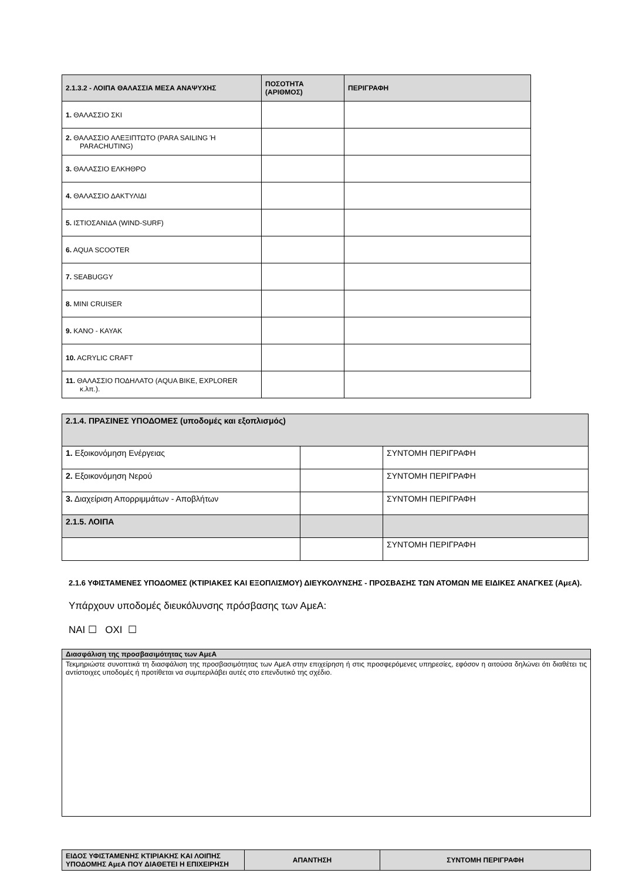| 2.1.3.2 - ΛΟΙΠΑ ΘΑΛΑΣΣΙΑ ΜΕΣΑ ΑΝΑΨΥΧΗΣ | ΠΟΣΟΤΗΤΑ (ΑΡΙΘΜΟΣ) | ΠΕΡΙΓΡΑΦΗ |
| --- | --- | --- |
| 1. ΘΑΛΑΣΣΙΟ ΣΚΙ | | |
| 2. ΘΑΛΑΣΣΙΟ ΑΛΕΞΙΠΤΩΤΟ (PARA SAILING Ή PARACHUTING) | | |
| 3. ΘΑΛΑΣΣΙΟ ΕΛΚΗΘΡΟ | | |
| 4. ΘΑΛΑΣΣΙΟ ΔΑΚΤΥΛΙΔΙ | | |
| 5. ΙΣΤΙΟΣΑΝΙΔΑ (WIND-SURF) | | |
| 6. AQUA SCOOTER | | |
| 7. SEABUGGY | | |
| 8. MINI CRUISER | | |
| 9. KANO - KAYAK | | |
| 10. ACRYLIC CRAFT | | |
| 11. ΘΑΛΑΣΣΙΟ ΠΟΔΗΛΑΤΟ (AQUA BIKE, EXPLORER κ.λπ.). | | |
| 2.1.4. ΠΡΑΣΙΝΕΣ ΥΠΟΔΟΜΕΣ (υποδομές και εξοπλισμός) | | |
| 1. Εξοικονόμηση Ενέργειας | | ΣΥΝΤΟΜΗ ΠΕΡΙΓΡΑΦΗ |
| 2. Εξοικονόμηση Νερού | | ΣΥΝΤΟΜΗ ΠΕΡΙΓΡΑΦΗ |
| 3. Διαχείριση Απορριμμάτων - Αποβλήτων | | ΣΥΝΤΟΜΗ ΠΕΡΙΓΡΑΦΗ |
| 2.1.5. ΛΟΙΠΑ | | |
| | | ΣΥΝΤΟΜΗ ΠΕΡΙΓΡΑΦΗ |
2.1.6 ΥΦΙΣΤΑΜΕΝΕΣ ΥΠΟΔΟΜΕΣ (ΚΤΙΡΙΑΚΕΣ ΚΑΙ ΕΞΟΠΛΙΣΜΟΥ) ΔΙΕΥΚΟΛΥΝΣΗΣ - ΠΡΟΣΒΑΣΗΣ ΤΩΝ ΑΤΟΜΩΝ ΜΕ ΕΙΔΙΚΕΣ ΑΝΑΓΚΕΣ (ΑμεΑ).
Υπάρχουν υποδομές διευκόλυνσης πρόσβασης των ΑμεΑ:
ΝΑΙ ☐ ΟΧΙ ☐
| Διασφάλιση της προσβασιμότητας των ΑμεΑ |
| Τεκμηριώστε συνοπτικά τη διασφάλιση της προσβασιμότητας των ΑμεΑ στην επιχείρηση ή στις προσφερόμενες υπηρεσίες, εφόσον η αιτούσα δηλώνει ότι διαθέτει τις αντίστοιχες υποδομές ή προτίθεται να συμπεριλάβει αυτές στο επενδυτικό της σχέδιο. |
| ΕΙΔΟΣ ΥΦΙΣΤΑΜΕΝΗΣ ΚΤΙΡΙΑΚΗΣ ΚΑΙ ΛΟΙΠΗΣ ΥΠΟΔΟΜΗΣ ΑμεΑ ΠΟΥ ΔΙΑΘΕΤΕΙ Η ΕΠΙΧΕΙΡΗΣΗ | ΑΠΑΝΤΗΣΗ | ΣΥΝΤΟΜΗ ΠΕΡΙΓΡΑΦΗ |
| --- | --- | --- |